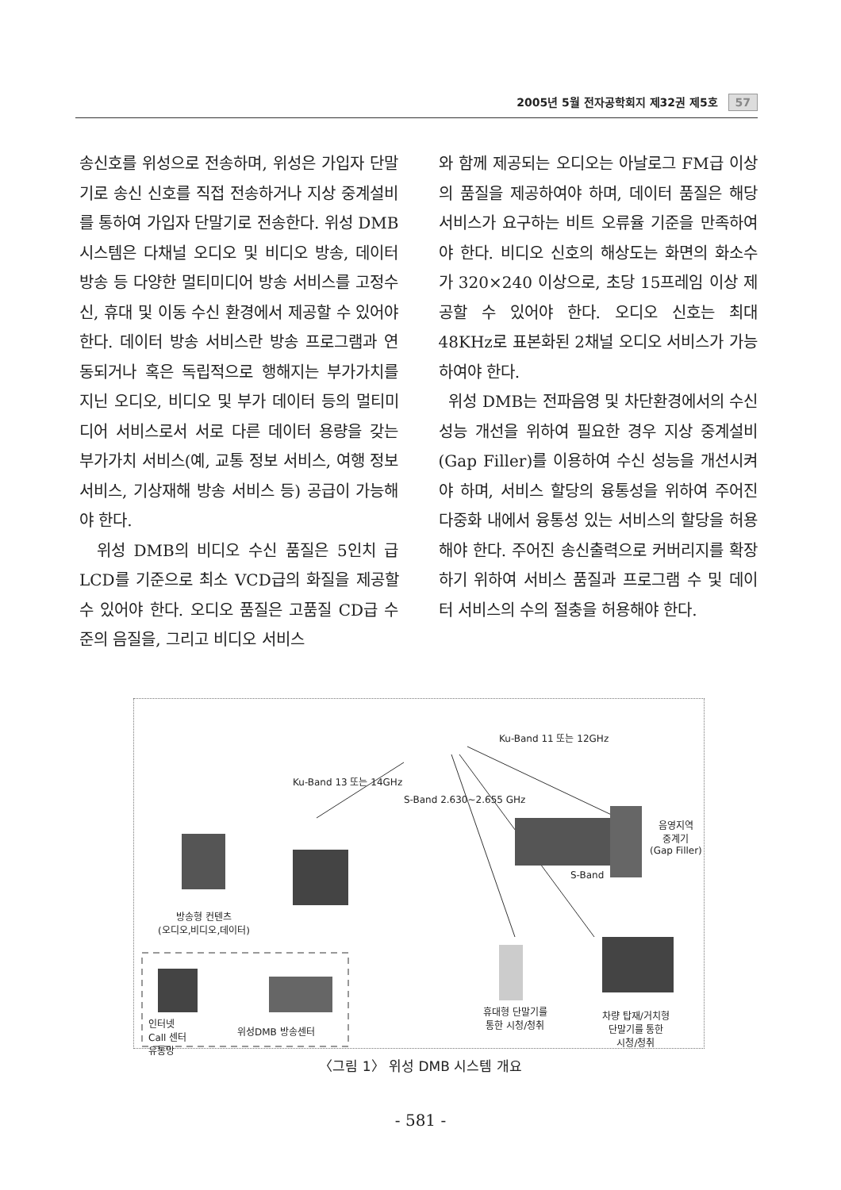2005년 5월 전자공학회지 제32권 제5호 57
송신호를 위성으로 전송하며, 위성은 가입자 단말기로 송신 신호를 직접 전송하거나 지상 중계설비를 통하여 가입자 단말기로 전송한다. 위성 DMB 시스템은 다채널 오디오 및 비디오 방송, 데이터 방송 등 다양한 멀티미디어 방송 서비스를 고정수신, 휴대 및 이동 수신 환경에서 제공할 수 있어야 한다. 데이터 방송 서비스란 방송 프로그램과 연동되거나 혹은 독립적으로 행해지는 부가가치를 지닌 오디오, 비디오 및 부가 데이터 등의 멀티미디어 서비스로서 서로 다른 데이터 용량을 갖는 부가가치 서비스(예, 교통 정보 서비스, 여행 정보 서비스, 기상재해 방송 서비스 등) 공급이 가능해야 한다.
위성 DMB의 비디오 수신 품질은 5인치 급 LCD를 기준으로 최소 VCD급의 화질을 제공할 수 있어야 한다. 오디오 품질은 고품질 CD급 수준의 음질을, 그리고 비디오 서비스
와 함께 제공되는 오디오는 아날로그 FM급 이상의 품질을 제공하여야 하며, 데이터 품질은 해당 서비스가 요구하는 비트 오류율 기준을 만족하여야 한다. 비디오 신호의 해상도는 화면의 화소수가 320×240 이상으로, 초당 15프레임 이상 제공할 수 있어야 한다. 오디오 신호는 최대 48KHz로 표본화된 2채널 오디오 서비스가 가능하여야 한다.
위성 DMB는 전파음영 및 차단환경에서의 수신 성능 개선을 위하여 필요한 경우 지상 중계설비(Gap Filler)를 이용하여 수신 성능을 개선시켜야 하며, 서비스 할당의 융통성을 위하여 주어진 다중화 내에서 융통성 있는 서비스의 할당을 허용해야 한다. 주어진 송신출력으로 커버리지를 확장하기 위하여 서비스 품질과 프로그램 수 및 데이터 서비스의 수의 절충을 허용해야 한다.
Ku-Band 13 또는 14GHz
Ku-Band 11 또는 12GHz
S-Band 2.630~2.655 GHz
음영지역
중계기
(Gap Filler)
S-Band
방송형 컨텐츠
(오디오,비디오,데이터)
인터넷
Call 센터
유통망
위성DMB 방송센터
휴대형 단말기를
통한 시청/청취
차량 탑재/거치형
단말기를 통한
시청/청취
〈그림 1〉 위성 DMB 시스템 개요
- 581 -